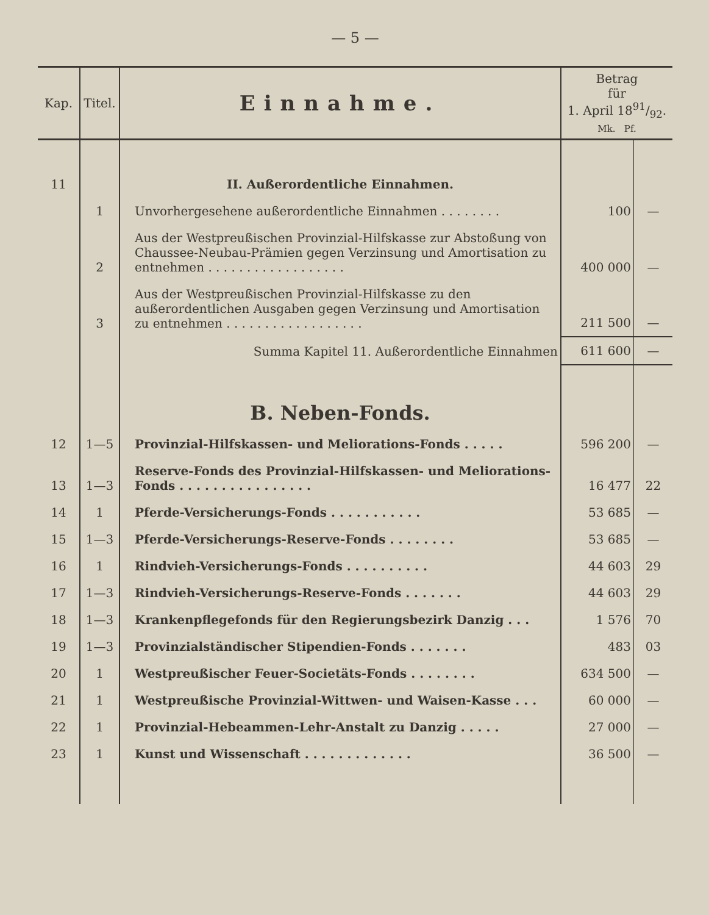— 5 —
| Kap. | Titel. | Einnahme. | Betrag für 1. April 1891/92. Mk. Pf. | |
| --- | --- | --- | --- | --- |
| 11 | | II. Außerordentliche Einnahmen. | | |
| | 1 | Unvorhergesehene außerordentliche Einnahmen . . . . . . . . | 100 | — |
| | 2 | Aus der Westpreußischen Provinzial-Hilfskasse zur Abstoßung von Chaussee-Neubau-Prämien gegen Verzinsung und Amortisation zu entnehmen . . . . . . . . . . . . . . . . . . | 400 000 | — |
| | 3 | Aus der Westpreußischen Provinzial-Hilfskasse zu den außerordentlichen Ausgaben gegen Verzinsung und Amortisation zu entnehmen . . . . . . . . . . . . . . . . . . | 211 500 | — |
| | | Summa Kapitel 11. Außerordentliche Einnahmen | 611 600 | — |
| | | B. Neben-Fonds. | | |
| 12 | 1—5 | Provinzial-Hilfskassen- und Meliorations-Fonds . . . . . | 596 200 | — |
| 13 | 1—3 | Reserve-Fonds des Provinzial-Hilfskassen- und Meliorations-Fonds . . . . . . . . . . . . . . . . | 16 477 | 22 |
| 14 | 1 | Pferde-Versicherungs-Fonds . . . . . . . . . . . | 53 685 | — |
| 15 | 1—3 | Pferde-Versicherungs-Reserve-Fonds . . . . . . . . | 53 685 | — |
| 16 | 1 | Rindvieh-Versicherungs-Fonds . . . . . . . . . . | 44 603 | 29 |
| 17 | 1—3 | Rindvieh-Versicherungs-Reserve-Fonds . . . . . . . | 44 603 | 29 |
| 18 | 1—3 | Krankenpflegefonds für den Regierungsbezirk Danzig . . . | 1 576 | 70 |
| 19 | 1—3 | Provinzialständischer Stipendien-Fonds . . . . . . . | 483 | 03 |
| 20 | 1 | Westpreußischer Feuer-Societäts-Fonds . . . . . . . . | 634 500 | — |
| 21 | 1 | Westpreußische Provinzial-Wittwen- und Waisen-Kasse . . . | 60 000 | — |
| 22 | 1 | Provinzial-Hebeammen-Lehr-Anstalt zu Danzig . . . . . | 27 000 | — |
| 23 | 1 | Kunst und Wissenschaft . . . . . . . . . . . . . | 36 500 | — |